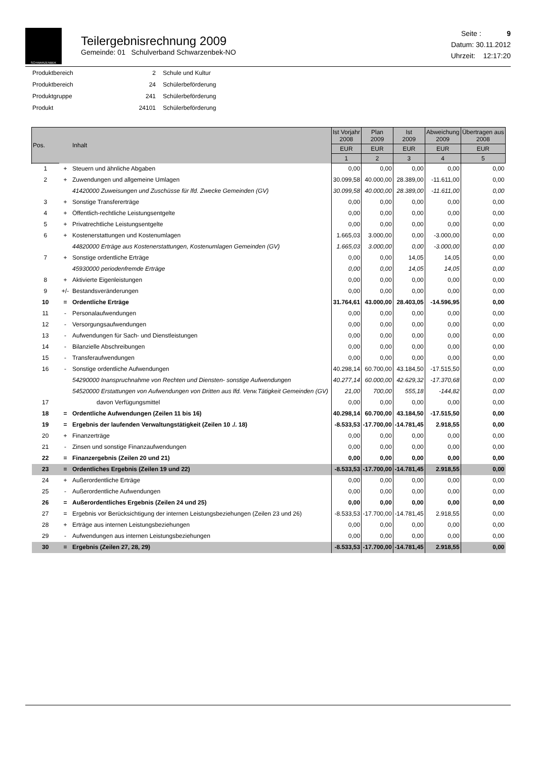SCHWARZENBEK
Teilergebnisrechnung 2009
Gemeinde: 01 Schulverband Schwarzenbek-NO
Seite : 9
Datum: 30.11.2012
Uhrzeit: 12:17:20
| Produktbereich | 2 | Schule und Kultur |
| Produktbereich | 24 | Schülerbeförderung |
| Produktgruppe | 241 | Schülerbeförderung |
| Produkt | 24101 | Schülerbeförderung |
| Pos. | | Inhalt | Ist Vorjahr 2008 | Plan 2009 | Ist 2009 | Abweichung 2009 | Übertragen aus 2008 |
| --- | --- | --- | --- | --- | --- | --- | --- |
| | | | EUR | EUR | EUR | EUR | EUR |
| | | | 1 | 2 | 3 | 4 | 5 |
| 1 | + | Steuern und ähnliche Abgaben | 0,00 | 0,00 | 0,00 | 0,00 | 0,00 |
| 2 | + | Zuwendungen und allgemeine Umlagen | 30.099,58 | 40.000,00 | 28.389,00 | -11.611,00 | 0,00 |
| | | 41420000 Zuweisungen und Zuschüsse für lfd. Zwecke Gemeinden (GV) | 30.099,58 | 40.000,00 | 28.389,00 | -11.611,00 | 0,00 |
| 3 | + | Sonstige Transfererträge | 0,00 | 0,00 | 0,00 | 0,00 | 0,00 |
| 4 | + | Öffentlich-rechtliche Leistungsentgelte | 0,00 | 0,00 | 0,00 | 0,00 | 0,00 |
| 5 | + | Privatrechtliche Leistungsentgelte | 0,00 | 0,00 | 0,00 | 0,00 | 0,00 |
| 6 | + | Kostenerstattungen und Kostenumlagen | 1.665,03 | 3.000,00 | 0,00 | -3.000,00 | 0,00 |
| | | 44820000 Erträge aus Kostenerstattungen, Kostenumlagen Gemeinden (GV) | 1.665,03 | 3.000,00 | 0,00 | -3.000,00 | 0,00 |
| 7 | + | Sonstige ordentliche Erträge | 0,00 | 0,00 | 14,05 | 14,05 | 0,00 |
| | | 45930000 periodenfremde Erträge | 0,00 | 0,00 | 14,05 | 14,05 | 0,00 |
| 8 | + | Aktivierte Eigenleistungen | 0,00 | 0,00 | 0,00 | 0,00 | 0,00 |
| 9 | +/- | Bestandsveränderungen | 0,00 | 0,00 | 0,00 | 0,00 | 0,00 |
| 10 | = | Ordentliche Erträge | 31.764,61 | 43.000,00 | 28.403,05 | -14.596,95 | 0,00 |
| 11 | - | Personalaufwendungen | 0,00 | 0,00 | 0,00 | 0,00 | 0,00 |
| 12 | - | Versorgungsaufwendungen | 0,00 | 0,00 | 0,00 | 0,00 | 0,00 |
| 13 | - | Aufwendungen für Sach- und Dienstleistungen | 0,00 | 0,00 | 0,00 | 0,00 | 0,00 |
| 14 | - | Bilanzielle Abschreibungen | 0,00 | 0,00 | 0,00 | 0,00 | 0,00 |
| 15 | - | Transferaufwendungen | 0,00 | 0,00 | 0,00 | 0,00 | 0,00 |
| 16 | - | Sonstige ordentliche Aufwendungen | 40.298,14 | 60.700,00 | 43.184,50 | -17.515,50 | 0,00 |
| | | 54290000 Inanspruchnahme von Rechten und Diensten- sonstige Aufwendungen | 40.277,14 | 60.000,00 | 42.629,32 | -17.370,68 | 0,00 |
| | | 54520000 Erstattungen von Aufwendungen von Dritten aus lfd. Verw.Tätigkeit Gemeinden (GV) | 21,00 | 700,00 | 555,18 | -144,82 | 0,00 |
| 17 | | davon Verfügungsmittel | 0,00 | 0,00 | 0,00 | 0,00 | 0,00 |
| 18 | = | Ordentliche Aufwendungen (Zeilen 11 bis 16) | 40.298,14 | 60.700,00 | 43.184,50 | -17.515,50 | 0,00 |
| 19 | = | Ergebnis der laufenden Verwaltungstätigkeit (Zeilen 10 ./. 18) | -8.533,53 | -17.700,00 | -14.781,45 | 2.918,55 | 0,00 |
| 20 | + | Finanzerträge | 0,00 | 0,00 | 0,00 | 0,00 | 0,00 |
| 21 | - | Zinsen und sonstige Finanzaufwendungen | 0,00 | 0,00 | 0,00 | 0,00 | 0,00 |
| 22 | = | Finanzergebnis (Zeilen 20 und 21) | 0,00 | 0,00 | 0,00 | 0,00 | 0,00 |
| 23 | = | Ordentliches Ergebnis (Zeilen 19 und 22) | -8.533,53 | -17.700,00 | -14.781,45 | 2.918,55 | 0,00 |
| 24 | + | Außerordentliche Erträge | 0,00 | 0,00 | 0,00 | 0,00 | 0,00 |
| 25 | - | Außerordentliche Aufwendungen | 0,00 | 0,00 | 0,00 | 0,00 | 0,00 |
| 26 | = | Außerordentliches Ergebnis (Zeilen 24 und 25) | 0,00 | 0,00 | 0,00 | 0,00 | 0,00 |
| 27 | = | Ergebnis vor Berücksichtigung der internen Leistungsbeziehungen (Zeilen 23 und 26) | -8.533,53 | -17.700,00 | -14.781,45 | 2.918,55 | 0,00 |
| 28 | + | Erträge aus internen Leistungsbeziehungen | 0,00 | 0,00 | 0,00 | 0,00 | 0,00 |
| 29 | - | Aufwendungen aus internen Leistungsbeziehungen | 0,00 | 0,00 | 0,00 | 0,00 | 0,00 |
| 30 | = | Ergebnis (Zeilen 27, 28, 29) | -8.533,53 | -17.700,00 | -14.781,45 | 2.918,55 | 0,00 |